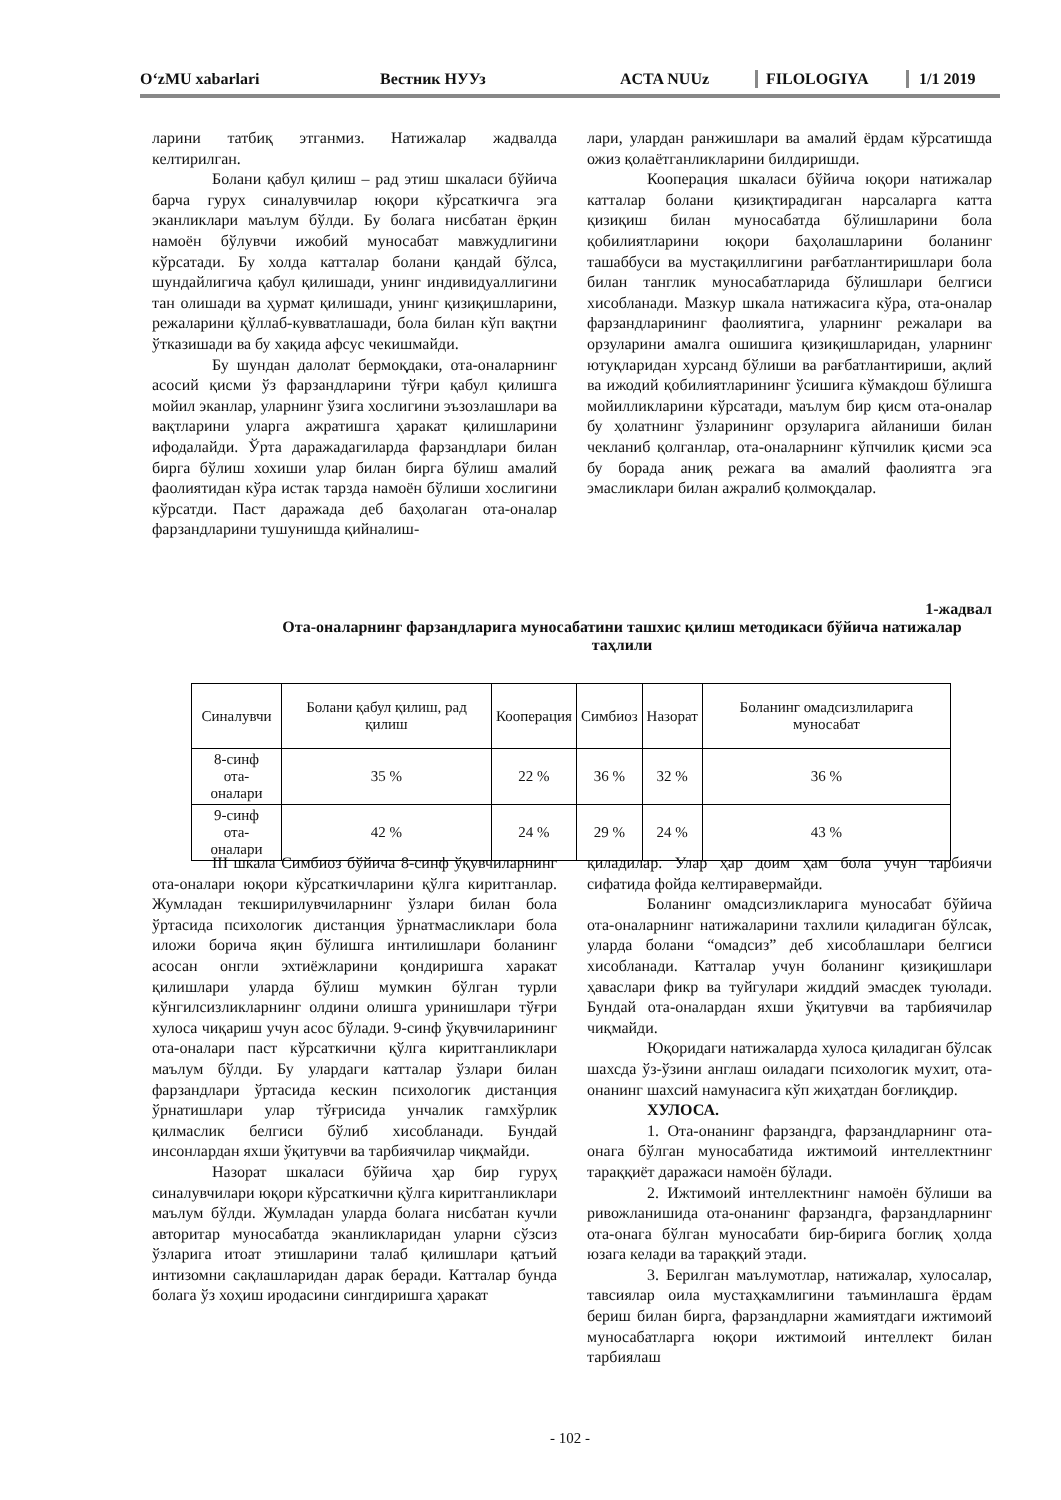O‘zMU xabarlari Вестник НУУз ACTA NUUz FILOLOGIYA 1/1 2019
ларини татбиқ этганмиз. Натижалар жадвалда келтирилган.
Болани қабул қилиш – рад этиш шкаласи бўйича барча гурух синалувчилар юқори кўрсаткичга эга эканликлари маълум бўлди. Бу болага нисбатан ёрқин намоён бўлувчи ижобий муносабат мавжудлигини кўрсатади. Бу холда катталар болани қандай бўлса, шундайлигича қабул қилишади, унинг индивидуаллигини тан олишади ва ҳурмат қилишади, унинг қизиқишларини, режаларини қўллаб-кувватлашади, бола билан кўп вақтни ўтказишади ва бу хақида афсус чекишмайди.
Бу шундан далолат бермоқдаки, ота-оналарнинг асосий қисми ўз фарзандларини тўғри қабул қилишга мойил эканлар, уларнинг ўзига хослигини эъзозлашлари ва вақтларини уларга ажратишга ҳаракат қилишларини ифодалайди. Ўрта даражадагиларда фарзандлари билан бирга бўлиш хохиши улар билан бирга бўлиш амалий фаолиятидан кўра истак тарзда намоён бўлиши хослигини кўрсатди. Паст даражада деб баҳолаган ота-оналар фарзандларини тушунишда қийналиш-
лари, улардан ранжишлари ва амалий ёрдам кўрсатишда ожиз қолаётганликларини билдиришди.
Кооперация шкаласи бўйича юқори натижалар катталар болани қизиқтирадиган нарсаларга катта қизиқиш билан муносабатда бўлишларини бола қобилиятларини юқори баҳолашларини боланинг ташаббуси ва мустақиллигини рағбатлантиришлари бола билан танглик муносабатларида бўлишлари белгиси хисобланади. Мазкур шкала натижасига кўра, ота-оналар фарзандларининг фаолиятига, уларнинг режалари ва орзуларини амалга ошишига қизиқишларидан, уларнинг ютуқларидан хурсанд бўлиши ва рағбатлантириши, ақлий ва ижодий қобилиятларининг ўсишига кўмакдош бўлишга мойилликларини кўрсатади, маълум бир қисм ота-оналар бу ҳолатнинг ўзларининг орзуларига айланиши билан чекланиб қолганлар, ота-оналарнинг кўпчилик қисми эса бу борада аниқ режага ва амалий фаолиятга эга эмасликлари билан ажралиб қолмоқдалар.
1-жадвал
Ота-оналарнинг фарзандларига муносабатини ташхис қилиш методикаси бўйича натижалар таҳлили
| Синалувчи | Болани қабул қилиш, рад қилиш | Кооперация | Симбиоз | Назорат | Боланинг омадсизлиларига муносабат |
| --- | --- | --- | --- | --- | --- |
| 8-синф ота- оналари | 35 % | 22 % | 36 % | 32 % | 36 % |
| 9-синф ота- оналари | 42 % | 24 % | 29 % | 24 % | 43 % |
III шкала Симбиоз бўйича 8-синф ўқувчиларнинг ота-оналари юқори кўрсаткичларини қўлга киритганлар. Жумладан текширилувчиларнинг ўзлари билан бола ўртасида психологик дистанция ўрнатмасликлари бола иложи борича яқин бўлишга интилишлари боланинг асосан онгли эхтиёжларини қондиришга харакат қилишлари уларда бўлиш мумкин бўлган турли кўнгилсизликларнинг олдини олишга уринишлари тўғри хулоса чиқариш учун асос бўлади. 9-синф ўқувчиларининг ота-оналари паст кўрсаткични қўлга киритганликлари маълум бўлди. Бу улардаги катталар ўзлари билан фарзандлари ўртасида кескин психологик дистанция ўрнатишлари улар тўғрисида унчалик гамхўрлик қилмаслик белгиси бўлиб хисобланади. Бундай инсонлардан яхши ўқитувчи ва тарбиячилар чиқмайди.
Назорат шкаласи бўйича ҳар бир гуруҳ синалувчилари юқори кўрсаткични қўлга киритганликлари маълум бўлди. Жумладан уларда болага нисбатан кучли авторитар муносабатда эканликларидан уларни сўзсиз ўзларига итоат этишларини талаб қилишлари қатъий интизомни сақлашларидан дарак беради. Катталар бунда болага ўз хоҳиш иродасини сингдиришга ҳаракат
қиладилар. Улар ҳар доим ҳам бола учун тарбиячи сифатида фойда келтиравермайди.
Боланинг омадсизликларига муносабат бўйича ота-оналарнинг натижаларини тахлили қиладиган бўлсак, уларда болани “омадсиз” деб хисоблашлари белгиси хисобланади. Катталар учун боланинг қизиқишлари ҳаваслари фикр ва туйгулари жиддий эмасдек туюлади. Бундай ота-оналардан яхши ўқитувчи ва тарбиячилар чиқмайди.
Юқоридаги натижаларда хулоса қиладиган бўлсак шахсда ўз-ўзини англаш оиладаги психологик мухит, ота-онанинг шахсий намунасига кўп жиҳатдан боғлиқдир.
ХУЛОСА.
1. Ота-онанинг фарзандга, фарзандларнинг ота-онага бўлган муносабатида ижтимоий интеллектнинг тараққиёт даражаси намоён бўлади.
2. Ижтимоий интеллектнинг намоён бўлиши ва ривожланишида ота-онанинг фарзандга, фарзандларнинг ота-онага бўлган муносабати бир-бирига боглиқ ҳолда юзага келади ва тараққий этади.
3. Берилган маълумотлар, натижалар, хулосалар, тавсиялар оила мустаҳкамлигини таъминлашга ёрдам бериш билан бирга, фарзандларни жамиятдаги ижтимоий муносабатларга юқори ижтимоий интеллект билан тарбиялаш
- 102 -